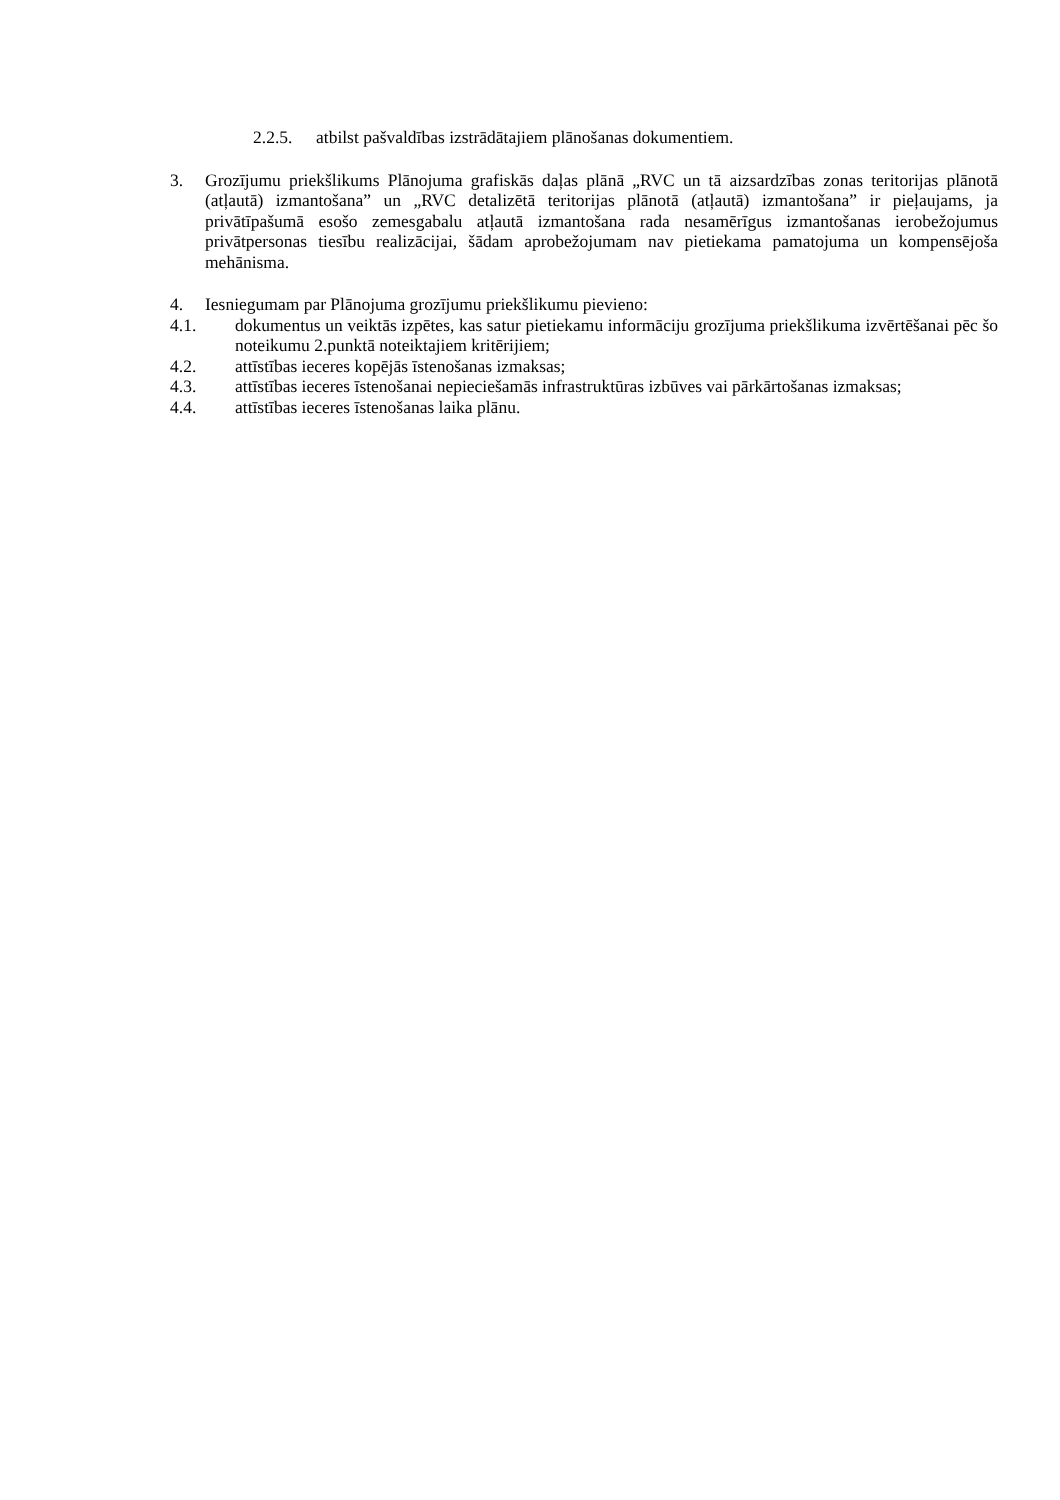2.2.5. atbilst pašvaldības izstrādātajiem plānošanas dokumentiem.
3. Grozījumu priekšlikums Plānojuma grafiskās daļas plānā „RVC un tā aizsardzības zonas teritorijas plānotā (atļautā) izmantošana” un „RVC detalizētā teritorijas plānotā (atļautā) izmantošana” ir pieļaujams, ja privātīpašumā esošo zemesgabalu atļautā izmantošana rada nesamērīgus izmantošanas ierobežojumus privātpersonas tiesību realizācijai, šādam aprobežojumam nav pietiekama pamatojuma un kompensējoša mehānisma.
4. Iesniegumam par Plānojuma grozījumu priekšlikumu pievieno:
4.1. dokumentus un veiktās izpētes, kas satur pietiekamu informāciju grozījuma priekšlikuma izvērtēšanai pēc šo noteikumu 2.punktā noteiktajiem kritērijiem;
4.2. attīstības ieceres kopējās īstenošanas izmaksas;
4.3. attīstības ieceres īstenošanai nepieciešamās infrastruktūras izbūves vai pārkārtošanas izmaksas;
4.4. attīstības ieceres īstenošanas laika plānu.